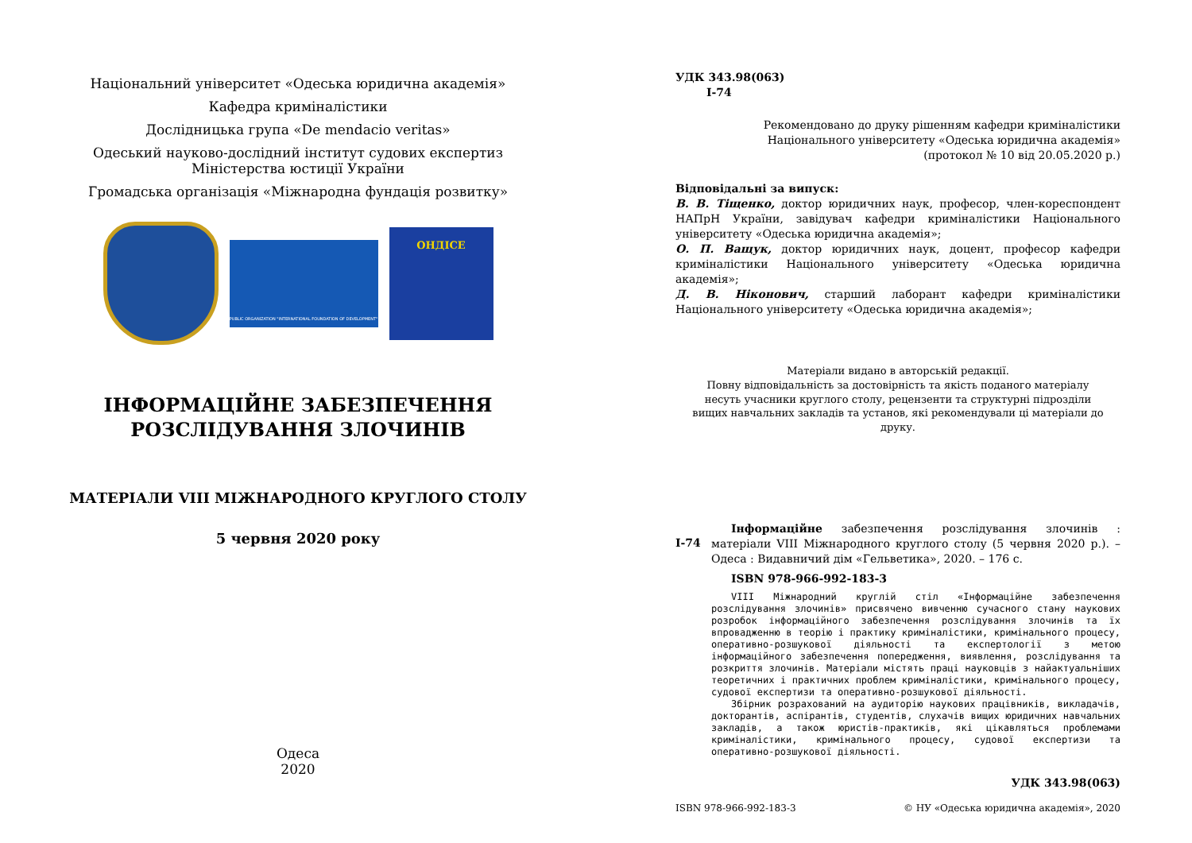Національний університет «Одеська юридична академія»
Кафедра криміналістики
Дослідницька група «De mendacio veritas»
Одеський науково-дослідний інститут судових експертиз
Міністерства юстиції України
Громадська організація «Міжнародна фундація розвитку»
PUBLIC ORGANIZATION "INTERNATIONAL FOUNDATION OF DEVELOPMENT"
ОНДІСЕ
ІНФОРМАЦІЙНЕ ЗАБЕЗПЕЧЕННЯ
РОЗСЛІДУВАННЯ ЗЛОЧИНІВ
МАТЕРІАЛИ VIII МІЖНАРОДНОГО КРУГЛОГО СТОЛУ
5 червня 2020 року
Одеса
2020
УДК 343.98(063)
І-74
Рекомендовано до друку рішенням кафедри криміналістики
Національного університету «Одеська юридична академія»
(протокол № 10 від 20.05.2020 р.)
Відповідальні за випуск:
В. В. Тіщенко, доктор юридичних наук, професор, член-кореспондент НАПрН України, завідувач кафедри криміналістики Національного університету «Одеська юридична академія»;
О. П. Ващук, доктор юридичних наук, доцент, професор кафедри криміналістики Національного університету «Одеська юридична академія»;
Д. В. Ніконович, старший лаборант кафедри криміналістики Національного університету «Одеська юридична академія»;
Матеріали видано в авторській редакції.
Повну відповідальність за достовірність та якість поданого матеріалу
несуть учасники круглого столу, рецензенти та структурні підрозділи
вищих навчальних закладів та установ, які рекомендували ці матеріали до друку.
І-74
Інформаційне забезпечення розслідування злочинів : матеріали VIII Міжнародного круглого столу (5 червня 2020 р.). – Одеса : Видавничий дім «Гельветика», 2020. – 176 с.
ISBN 978-966-992-183-3
VIII Міжнародний круглій стіл «Інформаційне забезпечення розслідування злочинів» присвячено вивченню сучасного стану наукових розробок інформаційного забезпечення розслідування злочинів та їх впровадженню в теорію і практику криміналістики, кримінального процесу, оперативно-розшукової діяльності та експертології з метою інформаційного забезпечення попередження, виявлення, розслідування та розкриття злочинів. Матеріали містять праці науковців з найактуальніших теоретичних і практичних проблем криміналістики, кримінального процесу, судової експертизи та оперативно-розшукової діяльності.
Збірник розрахований на аудиторію наукових працівників, викладачів, докторантів, аспірантів, студентів, слухачів вищих юридичних навчальних закладів, а також юристів-практиків, які цікавляться проблемами криміналістики, кримінального процесу, судової експертизи та оперативно-розшукової діяльності.
УДК 343.98(063)
ISBN 978-966-992-183-3 © НУ «Одеська юридична академія», 2020